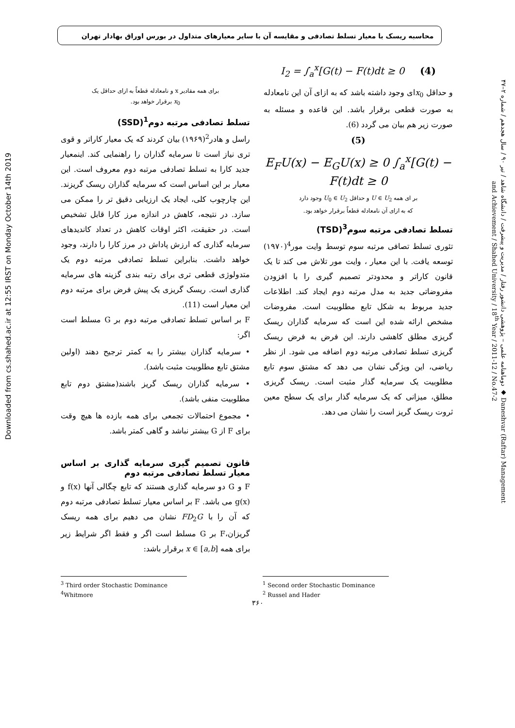محاسبه ریسک با معیار تسلط تصادفی و مقایسه آن با سایر معیارهای متداول در بورس اوراق بهادار تهران
Downloaded from cs.shahed.ac.ir at 12:55 IRST on Monday October 14th 2019
دوماهنامه علمی – پژوهشی دانشور رفتار / مدیریت و پیشرفت / دانشگاه شاهد / تیر ۹۰ / سال هجدهم / شماره ۲–۴۷ ◆ Daneshvar (Raftar) Management and Achievement / Shahed University / 18<sup>th</sup> Year / 2011-12 / No.47-2
برای همه مقادیر x و نامعادله قطعاً به ازای حداقل یک
x<sub>0</sub> برقرار خواهد بود.
تسلط تصادفی مرتبه دوم<sup>1</sup>(SSD)
راسل و هادر<sup>2</sup>(۱۹۶۹) بیان کردند که یک معیار کاراتر و قوی تری نیاز است تا سرمایه گذاران را راهنمایی کند. اینمعیار جدید کارا به تسلط تصادفی مرتبه دوم معروف است. این معیار بر این اساس است که سرمایه گذاران ریسک گریزند. این چارچوب کلی، ایجاد یک ارزیابی دقیق تر را ممکن می سازد. در نتیجه، کاهش در اندازه مرز کارا قابل تشخیص است. در حقیقت، اکثر اوقات کاهش در تعداد کاندیدهای سرمایه گذاری که ارزش پاداش در مرز کارا را دارند، وجود خواهد داشت. بنابراین تسلط تصادفی مرتبه دوم یک متدولوژی قطعی تری برای رتبه بندی گزینه های سرمایه گذاری است. ریسک گریزی یک پیش فرض برای مرتبه دوم این معیار است (11).
F بر اساس تسلط تصادفی مرتبه دوم بر G مسلط است اگر:
• سرمایه گذاران بیشتر را به کمتر ترجیح دهند (اولین مشتق تابع مطلوبیت مثبت باشد).
• سرمایه گذاران ریسک گریز باشند(مشتق دوم تابع مطلوبیت منفی باشد).
• مجموع احتمالات تجمعی برای همه بازده ها هیچ وقت برای F از G بیشتر نباشد و گاهی کمتر باشد.
قانون تصمیم گیری سرمایه گذاری بر اساس معیار تسلط تصادفی مرتبه دوم
F و G دو سرمایه گذاری هستند که تابع چگالی آنها f(x) و g(x) می باشد. F بر اساس معیار تسلط تصادفی مرتبه دوم که آن را با FD<sub>2</sub>G نشان می دهیم برای همه ریسک گریزان،F بر G مسلط است اگر و فقط اگر شرایط زیر برای همه x ∈ [a,b] برقرار باشد:
I<sub>2</sub> = ∫<sub>a</sub><sup>x</sup>[G(t) − F(t)dt ≥ 0 (4)
و حداقل x<sub>0</sub>ای وجود داشته باشد که به ازای آن این نامعادله به صورت قطعی برقرار باشد. این قاعده و مسئله به صورت زیر هم بیان می گردد (6).
(5)
E<sub>F</sub>U(x) − E<sub>G</sub>U(x) ≥ 0 ∫<sub>a</sub><sup>x</sup>[G(t) − F(t)dt ≥ 0
بر ای همه U ∈ U<sub>2</sub> و حداقل U<sub>0</sub> ∈ U<sub>2</sub> وجود دارد
که به ازای آن نامعادله قطعاً برقرار خواهد بود.
تسلط تصادفی مرتبه سوم<sup>3</sup>(TSD)
تئوری تسلط تصافی مرتبه سوم توسط وایت مور<sup>4</sup>(۱۹۷۰) توسعه یافت. با این معیار ، وایت مور تلاش می کند تا یک قانون کاراتر و محدودتر تصمیم گیری را با افزودن مفروضاتی جدید به مدل مرتبه دوم ایجاد کند. اطلاعات جدید مربوط به شکل تابع مطلوبیت است. مفروضات مشخص ارائه شده این است که سرمایه گذاران ریسک گریزی مطلق کاهشی دارند. این فرض به فرض ریسک گریزی تسلط تصادفی مرتبه دوم اضافه می شود. از نظر ریاضی، این ویژگی نشان می دهد که مشتق سوم تابع مطلوبیت یک سرمایه گذار مثبت است. ریسک گریزی مطلق، میزانی که یک سرمایه گذار برای یک سطح معین ثروت ریسک گریز است را نشان می دهد.
<sup>1</sup> Second order Stochastic Dominance
<sup>2</sup> Russel and Hader
<sup>3</sup> Third order Stochastic Dominance
<sup>4</sup> Whitmore
۳۶۰